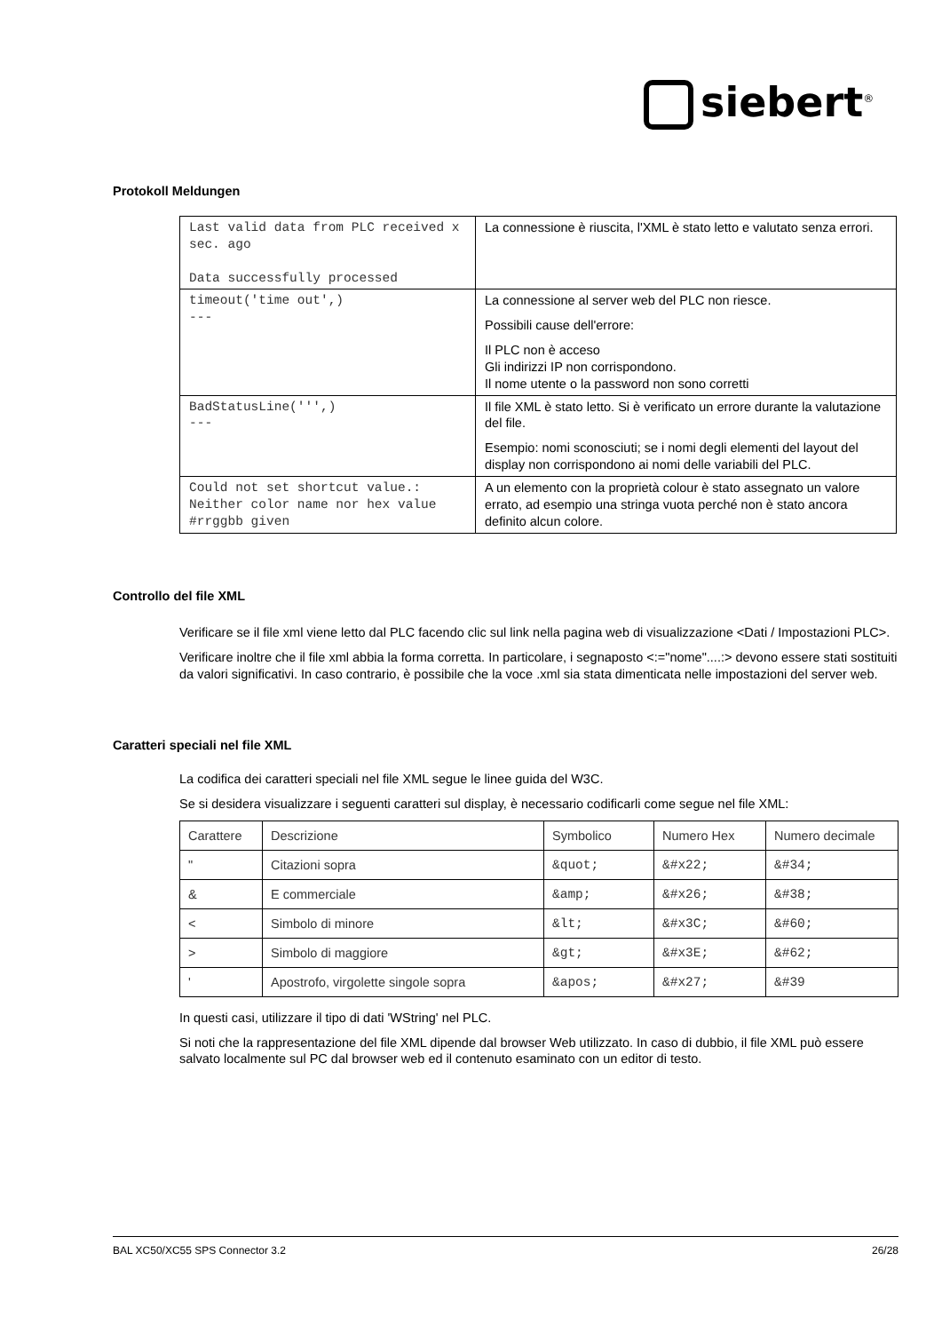siebert<sup>®</sup>
Protokoll Meldungen
| Last valid data from PLC received x sec. ago Data successfully processed | La connessione è riuscita, l'XML è stato letto e valutato senza errori. |
| timeout('time out',) --- | La connessione al server web del PLC non riesce. Possibili cause dell'errore: Il PLC non è acceso Gli indirizzi IP non corrispondono. Il nome utente o la password non sono corretti |
| BadStatusLine(''',) --- | Il file XML è stato letto. Si è verificato un errore durante la valutazione del file. Esempio: nomi sconosciuti; se i nomi degli elementi del layout del display non corrispondono ai nomi delle variabili del PLC. |
| Could not set shortcut value.: Neither color name nor hex value #rrggbb given | A un elemento con la proprietà colour è stato assegnato un valore errato, ad esempio una stringa vuota perché non è stato ancora definito alcun colore. |
Controllo del file XML
Verificare se il file xml viene letto dal PLC facendo clic sul link nella pagina web di visualizzazione <Dati / Impostazioni PLC>.
Verificare inoltre che il file xml abbia la forma corretta. In particolare, i segnaposto <:="nome"....:> devono essere stati sostituiti da valori significativi. In caso contrario, è possibile che la voce .xml sia stata dimenticata nelle impostazioni del server web.
Caratteri speciali nel file XML
La codifica dei caratteri speciali nel file XML segue le linee guida del W3C.
Se si desidera visualizzare i seguenti caratteri sul display, è necessario codificarli come segue nel file XML:
| Carattere | Descrizione | Symbolico | Numero Hex | Numero decimale |
| " | Citazioni sopra | &quot; | &#x22; | &#34; |
| & | E commerciale | &amp; | &#x26; | &#38; |
| < | Simbolo di minore | &lt; | &#x3C; | &#60; |
| > | Simbolo di maggiore | &gt; | &#x3E; | &#62; |
| ' | Apostrofo, virgolette singole sopra | &apos; | &#x27; | &#39 |
In questi casi, utilizzare il tipo di dati 'WString' nel PLC.
Si noti che la rappresentazione del file XML dipende dal browser Web utilizzato. In caso di dubbio, il file XML può essere salvato localmente sul PC dal browser web ed il contenuto esaminato con un editor di testo.
BAL XC50/XC55 SPS Connector 3.2 26/28